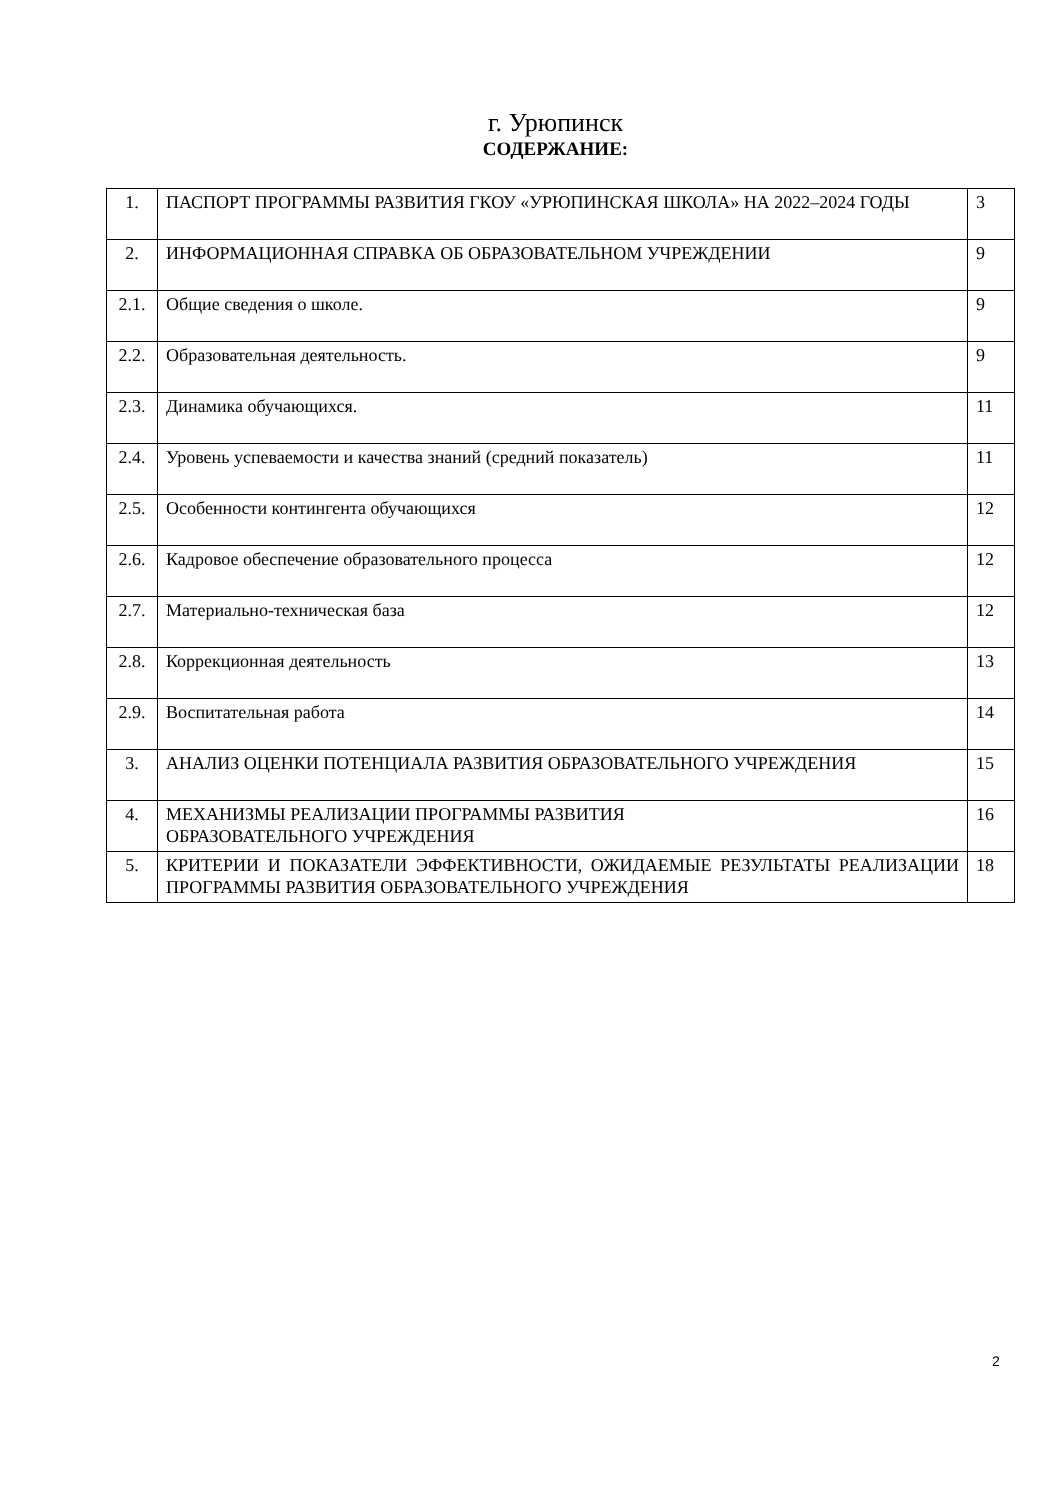г. Урюпинск
СОДЕРЖАНИЕ:
| 1. | ПАСПОРТ ПРОГРАММЫ РАЗВИТИЯ ГКОУ «УРЮПИНСКАЯ ШКОЛА» НА 2022–2024 ГОДЫ | 3 |
| 2. | ИНФОРМАЦИОННАЯ СПРАВКА ОБ ОБРАЗОВАТЕЛЬНОМ УЧРЕЖДЕНИИ | 9 |
| 2.1. | Общие сведения о школе. | 9 |
| 2.2. | Образовательная деятельность. | 9 |
| 2.3. | Динамика обучающихся. | 11 |
| 2.4. | Уровень успеваемости и качества знаний (средний показатель) | 11 |
| 2.5. | Особенности контингента обучающихся | 12 |
| 2.6. | Кадровое обеспечение образовательного процесса | 12 |
| 2.7. | Материально-техническая база | 12 |
| 2.8. | Коррекционная деятельность | 13 |
| 2.9. | Воспитательная работа | 14 |
| 3. | АНАЛИЗ ОЦЕНКИ ПОТЕНЦИАЛА РАЗВИТИЯ ОБРАЗОВАТЕЛЬНОГО УЧРЕЖДЕНИЯ | 15 |
| 4. | МЕХАНИЗМЫ РЕАЛИЗАЦИИ ПРОГРАММЫ РАЗВИТИЯ ОБРАЗОВАТЕЛЬНОГО УЧРЕЖДЕНИЯ | 16 |
| 5. | КРИТЕРИИ И ПОКАЗАТЕЛИ ЭФФЕКТИВНОСТИ, ОЖИДАЕМЫЕ РЕЗУЛЬТАТЫ РЕАЛИЗАЦИИ ПРОГРАММЫ РАЗВИТИЯ ОБРАЗОВАТЕЛЬНОГО УЧРЕЖДЕНИЯ | 18 |
2